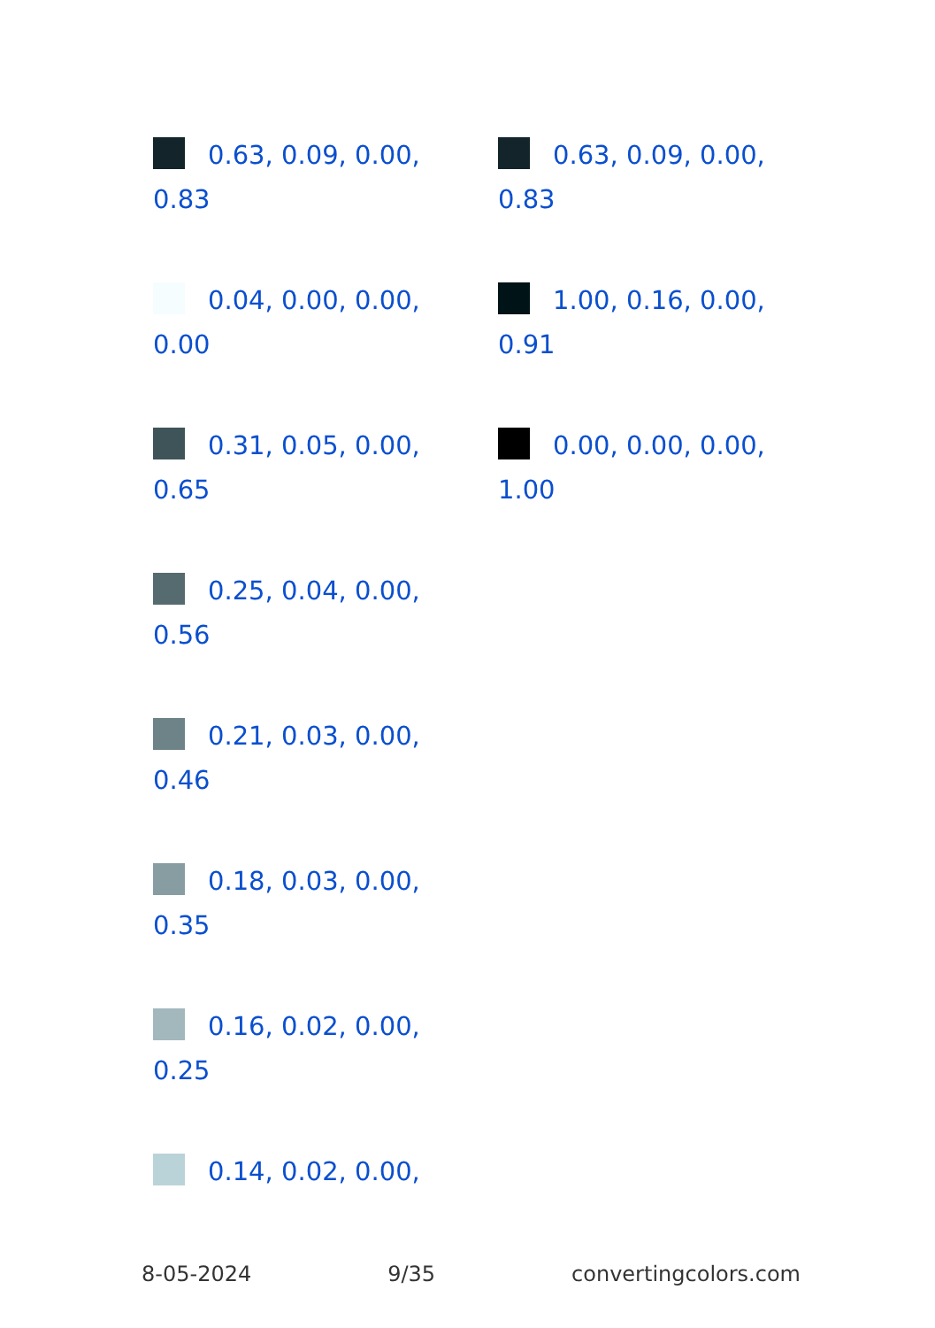0.63, 0.09, 0.00, 0.83
0.04, 0.00, 0.00, 0.00
0.31, 0.05, 0.00, 0.65
0.25, 0.04, 0.00, 0.56
0.21, 0.03, 0.00, 0.46
0.18, 0.03, 0.00, 0.35
0.16, 0.02, 0.00, 0.25
0.14, 0.02, 0.00,
0.63, 0.09, 0.00, 0.83
1.00, 0.16, 0.00, 0.91
0.00, 0.00, 0.00, 1.00
8-05-2024 9/35 convertingcolors.com